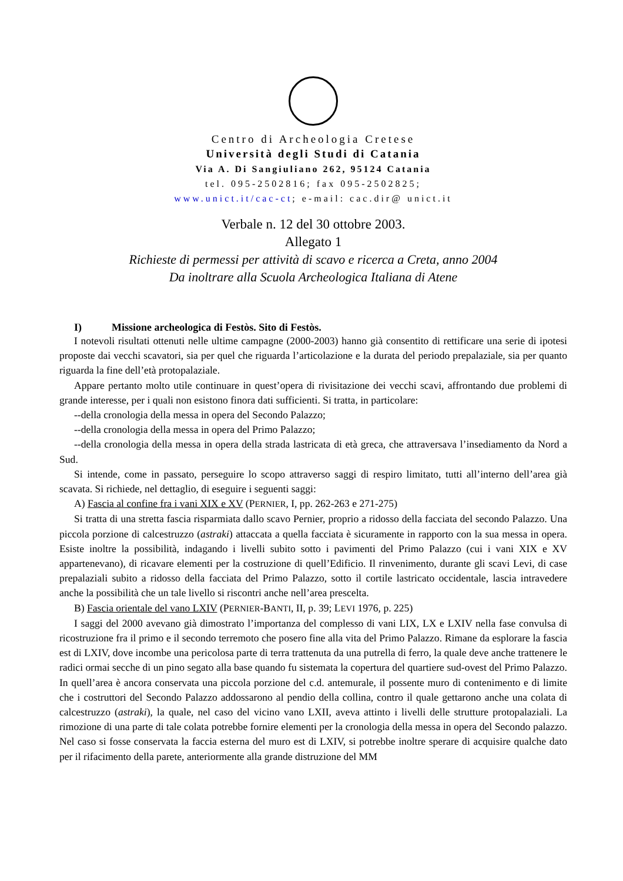Centro di Archeologia Cretese
Università degli Studi di Catania
Via A. Di Sangiuliano 262, 95124 Catania
tel. 095-2502816; fax 095-2502825;
www.unict.it/cac-ct; e-mail: cac.dir@ unict.it
Verbale n. 12 del 30 ottobre 2003.
Allegato 1
Richieste di permessi per attività di scavo e ricerca a Creta, anno 2004
Da inoltrare alla Scuola Archeologica Italiana di Atene
I) Missione archeologica di Festòs. Sito di Festòs.
I notevoli risultati ottenuti nelle ultime campagne (2000-2003) hanno già consentito di rettificare una serie di ipotesi proposte dai vecchi scavatori, sia per quel che riguarda l’articolazione e la durata del periodo prepalaziale, sia per quanto riguarda la fine dell’età protopalaziale.
Appare pertanto molto utile continuare in quest’opera di rivisitazione dei vecchi scavi, affrontando due problemi di grande interesse, per i quali non esistono finora dati sufficienti. Si tratta, in particolare:
--della cronologia della messa in opera del Secondo Palazzo;
--della cronologia della messa in opera del Primo Palazzo;
--della cronologia della messa in opera della strada lastricata di età greca, che attraversava l’insediamento da Nord a Sud.
Si intende, come in passato, perseguire lo scopo attraverso saggi di respiro limitato, tutti all’interno dell’area già scavata. Si richiede, nel dettaglio, di eseguire i seguenti saggi:
A) Fascia al confine fra i vani XIX e XV (PERNIER, I, pp. 262-263 e 271-275)
Si tratta di una stretta fascia risparmiata dallo scavo Pernier, proprio a ridosso della facciata del secondo Palazzo. Una piccola porzione di calcestruzzo (astraki) attaccata a quella facciata è sicuramente in rapporto con la sua messa in opera. Esiste inoltre la possibilità, indagando i livelli subito sotto i pavimenti del Primo Palazzo (cui i vani XIX e XV appartenevano), di ricavare elementi per la costruzione di quell’Edificio. Il rinvenimento, durante gli scavi Levi, di case prepalaziali subito a ridosso della facciata del Primo Palazzo, sotto il cortile lastricato occidentale, lascia intravedere anche la possibilità che un tale livello si riscontri anche nell’area prescelta.
B) Fascia orientale del vano LXIV (PERNIER-BANTI, II, p. 39; LEVI 1976, p. 225)
I saggi del 2000 avevano già dimostrato l’importanza del complesso di vani LIX, LX e LXIV nella fase convulsa di ricostruzione fra il primo e il secondo terremoto che posero fine alla vita del Primo Palazzo. Rimane da esplorare la fascia est di LXIV, dove incombe una pericolosa parte di terra trattenuta da una putrella di ferro, la quale deve anche trattenere le radici ormai secche di un pino segato alla base quando fu sistemata la copertura del quartiere sud-ovest del Primo Palazzo. In quell’area è ancora conservata una piccola porzione del c.d. antemurale, il possente muro di contenimento e di limite che i costruttori del Secondo Palazzo addossarono al pendio della collina, contro il quale gettarono anche una colata di calcestruzzo (astraki), la quale, nel caso del vicino vano LXII, aveva attinto i livelli delle strutture protopalaziali. La rimozione di una parte di tale colata potrebbe fornire elementi per la cronologia della messa in opera del Secondo palazzo. Nel caso si fosse conservata la faccia esterna del muro est di LXIV, si potrebbe inoltre sperare di acquisire qualche dato per il rifacimento della parete, anteriormente alla grande distruzione del MM